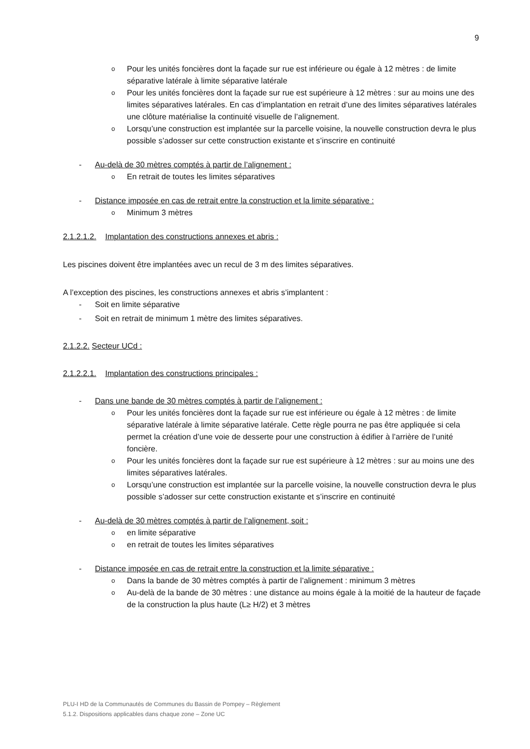9
o Pour les unités foncières dont la façade sur rue est inférieure ou égale à 12 mètres : de limite séparative latérale à limite séparative latérale
o Pour les unités foncières dont la façade sur rue est supérieure à 12 mètres : sur au moins une des limites séparatives latérales. En cas d’implantation en retrait d’une des limites séparatives latérales une clôture matérialise la continuité visuelle de l’alignement.
o Lorsqu’une construction est implantée sur la parcelle voisine, la nouvelle construction devra le plus possible s’adosser sur cette construction existante et s’inscrire en continuité
- Au-delà de 30 mètres comptés à partir de l’alignement :
o En retrait de toutes les limites séparatives
- Distance imposée en cas de retrait entre la construction et la limite séparative :
o Minimum 3 mètres
2.1.2.1.2. Implantation des constructions annexes et abris :
Les piscines doivent être implantées avec un recul de 3 m des limites séparatives.
A l’exception des piscines, les constructions annexes et abris s’implantent :
- Soit en limite séparative
- Soit en retrait de minimum 1 mètre des limites séparatives.
2.1.2.2. Secteur UCd :
2.1.2.2.1. Implantation des constructions principales :
- Dans une bande de 30 mètres comptés à partir de l’alignement :
o Pour les unités foncières dont la façade sur rue est inférieure ou égale à 12 mètres : de limite séparative latérale à limite séparative latérale. Cette règle pourra ne pas être appliquée si cela permet la création d’une voie de desserte pour une construction à édifier à l’arrière de l’unité foncière.
o Pour les unités foncières dont la façade sur rue est supérieure à 12 mètres : sur au moins une des limites séparatives latérales.
o Lorsqu’une construction est implantée sur la parcelle voisine, la nouvelle construction devra le plus possible s’adosser sur cette construction existante et s’inscrire en continuité
- Au-delà de 30 mètres comptés à partir de l’alignement, soit :
o en limite séparative
o en retrait de toutes les limites séparatives
- Distance imposée en cas de retrait entre la construction et la limite séparative :
o Dans la bande de 30 mètres comptés à partir de l’alignement : minimum 3 mètres
o Au-delà de la bande de 30 mètres : une distance au moins égale à la moitié de la hauteur de façade de la construction la plus haute (L≥ H/2) et 3 mètres
PLU-I HD de la Communautés de Communes du Bassin de Pompey – Règlement
5.1.2. Dispositions applicables dans chaque zone – Zone UC